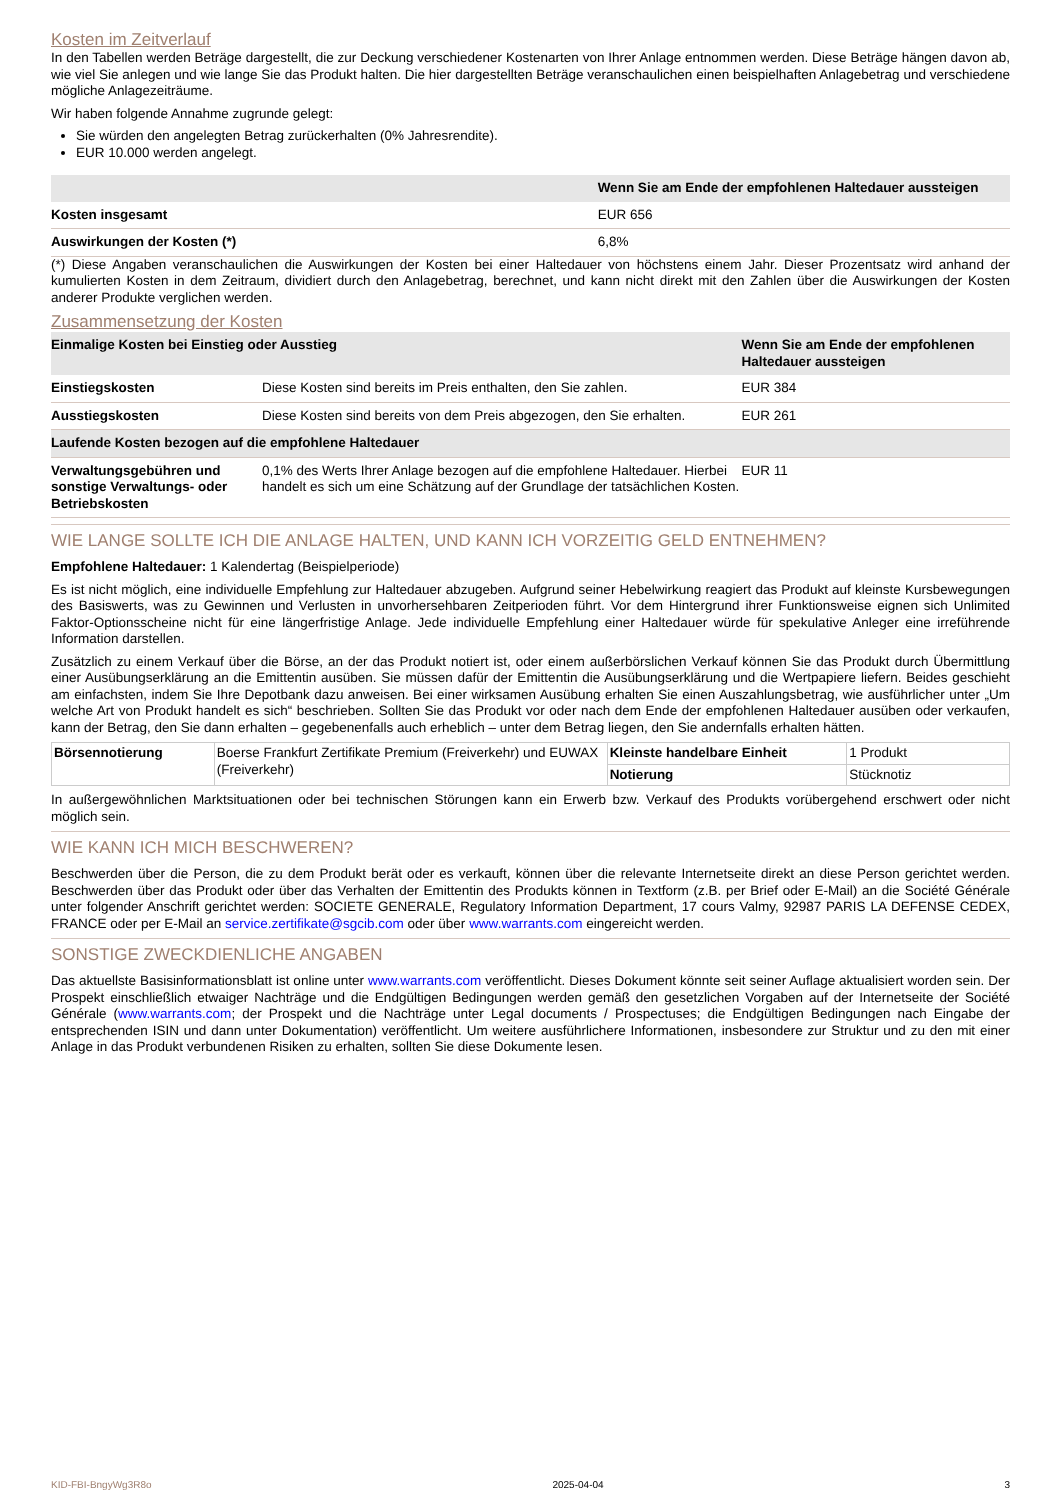Kosten im Zeitverlauf
In den Tabellen werden Beträge dargestellt, die zur Deckung verschiedener Kostenarten von Ihrer Anlage entnommen werden. Diese Beträge hängen davon ab, wie viel Sie anlegen und wie lange Sie das Produkt halten. Die hier dargestellten Beträge veranschaulichen einen beispielhaften Anlagebetrag und verschiedene mögliche Anlagezeiträume.
Wir haben folgende Annahme zugrunde gelegt:
Sie würden den angelegten Betrag zurückerhalten (0% Jahresrendite).
EUR 10.000 werden angelegt.
| | Wenn Sie am Ende der empfohlenen Haltedauer aussteigen |
| --- | --- |
| Kosten insgesamt | EUR 656 |
| Auswirkungen der Kosten (*) | 6,8% |
(*) Diese Angaben veranschaulichen die Auswirkungen der Kosten bei einer Haltedauer von höchstens einem Jahr. Dieser Prozentsatz wird anhand der kumulierten Kosten in dem Zeitraum, dividiert durch den Anlagebetrag, berechnet, und kann nicht direkt mit den Zahlen über die Auswirkungen der Kosten anderer Produkte verglichen werden.
Zusammensetzung der Kosten
| Einmalige Kosten bei Einstieg oder Ausstieg | | Wenn Sie am Ende der empfohlenen Haltedauer aussteigen |
| --- | --- | --- |
| Einstiegskosten | Diese Kosten sind bereits im Preis enthalten, den Sie zahlen. | EUR 384 |
| Ausstiegskosten | Diese Kosten sind bereits von dem Preis abgezogen, den Sie erhalten. | EUR 261 |
| Laufende Kosten bezogen auf die empfohlene Haltedauer | | |
| Verwaltungsgebühren und sonstige Verwaltungs- oder Betriebskosten | 0,1% des Werts Ihrer Anlage bezogen auf die empfohlene Haltedauer. Hierbei handelt es sich um eine Schätzung auf der Grundlage der tatsächlichen Kosten. | EUR 11 |
WIE LANGE SOLLTE ICH DIE ANLAGE HALTEN, UND KANN ICH VORZEITIG GELD ENTNEHMEN?
Empfohlene Haltedauer: 1 Kalendertag (Beispielperiode)
Es ist nicht möglich, eine individuelle Empfehlung zur Haltedauer abzugeben. Aufgrund seiner Hebelwirkung reagiert das Produkt auf kleinste Kursbewegungen des Basiswerts, was zu Gewinnen und Verlusten in unvorhersehbaren Zeitperioden führt. Vor dem Hintergrund ihrer Funktionsweise eignen sich Unlimited Faktor-Optionsscheine nicht für eine längerfristige Anlage. Jede individuelle Empfehlung einer Haltedauer würde für spekulative Anleger eine irreführende Information darstellen.
Zusätzlich zu einem Verkauf über die Börse, an der das Produkt notiert ist, oder einem außerbörslichen Verkauf können Sie das Produkt durch Übermittlung einer Ausübungserklärung an die Emittentin ausüben. Sie müssen dafür der Emittentin die Ausübungserklärung und die Wertpapiere liefern. Beides geschieht am einfachsten, indem Sie Ihre Depotbank dazu anweisen. Bei einer wirksamen Ausübung erhalten Sie einen Auszahlungsbetrag, wie ausführlicher unter „Um welche Art von Produkt handelt es sich“ beschrieben. Sollten Sie das Produkt vor oder nach dem Ende der empfohlenen Haltedauer ausüben oder verkaufen, kann der Betrag, den Sie dann erhalten – gegebenenfalls auch erheblich – unter dem Betrag liegen, den Sie andernfalls erhalten hätten.
| Börsennotierung | Boerse Frankfurt Zertifikate Premium (Freiverkehr) und EUWAX (Freiverkehr) | Kleinste handelbare Einheit | 1 Produkt |
| | | Notierung | Stücknotiz |
In außergewöhnlichen Marktsituationen oder bei technischen Störungen kann ein Erwerb bzw. Verkauf des Produkts vorübergehend erschwert oder nicht möglich sein.
WIE KANN ICH MICH BESCHWEREN?
Beschwerden über die Person, die zu dem Produkt berät oder es verkauft, können über die relevante Internetseite direkt an diese Person gerichtet werden. Beschwerden über das Produkt oder über das Verhalten der Emittentin des Produkts können in Textform (z.B. per Brief oder E-Mail) an die Société Générale unter folgender Anschrift gerichtet werden: SOCIETE GENERALE, Regulatory Information Department, 17 cours Valmy, 92987 PARIS LA DEFENSE CEDEX, FRANCE oder per E-Mail an service.zertifikate@sgcib.com oder über www.warrants.com eingereicht werden.
SONSTIGE ZWECKDIENLICHE ANGABEN
Das aktuellste Basisinformationsblatt ist online unter www.warrants.com veröffentlicht. Dieses Dokument könnte seit seiner Auflage aktualisiert worden sein. Der Prospekt einschließlich etwaiger Nachträge und die Endgültigen Bedingungen werden gemäß den gesetzlichen Vorgaben auf der Internetseite der Société Générale (www.warrants.com; der Prospekt und die Nachträge unter Legal documents / Prospectuses; die Endgültigen Bedingungen nach Eingabe der entsprechenden ISIN und dann unter Dokumentation) veröffentlicht. Um weitere ausführlichere Informationen, insbesondere zur Struktur und zu den mit einer Anlage in das Produkt verbundenen Risiken zu erhalten, sollten Sie diese Dokumente lesen.
KID-FBI-BngyWg3R8o 2025-04-04 3